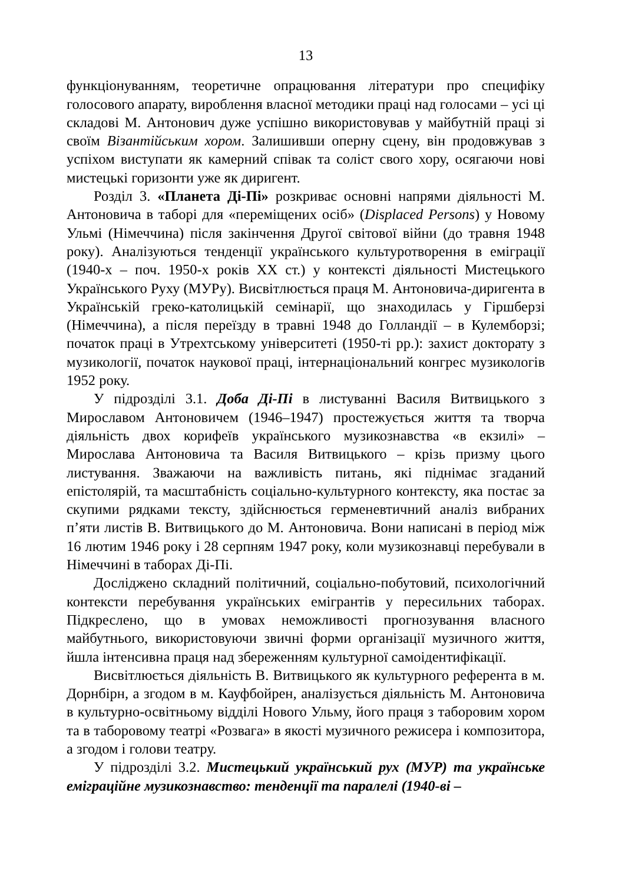13
функціонуванням, теоретичне опрацювання літератури про специфіку голосового апарату, вироблення власної методики праці над голосами – усі ці складові М. Антонович дуже успішно використовував у майбутній праці зі своїм Візантійським хором. Залишивши оперну сцену, він продовжував з успіхом виступати як камерний співак та соліст свого хору, осягаючи нові мистецькі горизонти уже як диригент.
Розділ 3. «Планета Ді-Пі» розкриває основні напрями діяльності М. Антоновича в таборі для «переміщених осіб» (Displaced Persons) у Новому Ульмі (Німеччина) після закінчення Другої світової війни (до травня 1948 року). Аналізуються тенденції українського культуротворення в еміграції (1940-х – поч. 1950-х років ХХ ст.) у контексті діяльності Мистецького Українського Руху (МУРу). Висвітлюється праця М. Антоновича-диригента в Українській греко-католицькій семінарії, що знаходилась у Гіршберзі (Німеччина), а після переїзду в травні 1948 до Голландії – в Кулемборзі; початок праці в Утрехтському університеті (1950-ті рр.): захист докторату з музикології, початок наукової праці, інтернаціональний конгрес музикологів 1952 року.
У підрозділі 3.1. Доба Ді-Пі в листуванні Василя Витвицького з Мирославом Антоновичем (1946–1947) простежується життя та творча діяльність двох корифеїв українського музикознавства «в екзилі» – Мирослава Антоновича та Василя Витвицького – крізь призму цього листування. Зважаючи на важливість питань, які піднімає згаданий епістолярій, та масштабність соціально-культурного контексту, яка постає за скупими рядками тексту, здійснюється герменевтичний аналіз вибраних п’яти листів В. Витвицького до М. Антоновича. Вони написані в період між 16 лютим 1946 року і 28 серпням 1947 року, коли музикознавці перебували в Німеччині в таборах Ді-Пі.
Досліджено складний політичний, соціально-побутовий, психологічний контексти перебування українських емігрантів у пересильних таборах. Підкреслено, що в умовах неможливості прогнозування власного майбутнього, використовуючи звичні форми організації музичного життя, йшла інтенсивна праця над збереженням культурної самоідентифікації.
Висвітлюється діяльність В. Витвицького як культурного референта в м. Дорнбірн, а згодом в м. Кауфбойрен, аналізується діяльність М. Антоновича в культурно-освітньому відділі Нового Ульму, його праця з таборовим хором та в таборовому театрі «Розвага» в якості музичного режисера і композитора, а згодом і голови театру.
У підрозділі 3.2. Мистецький український рух (МУР) та українське еміграційне музикознавство: тенденції та паралелі (1940-ві –